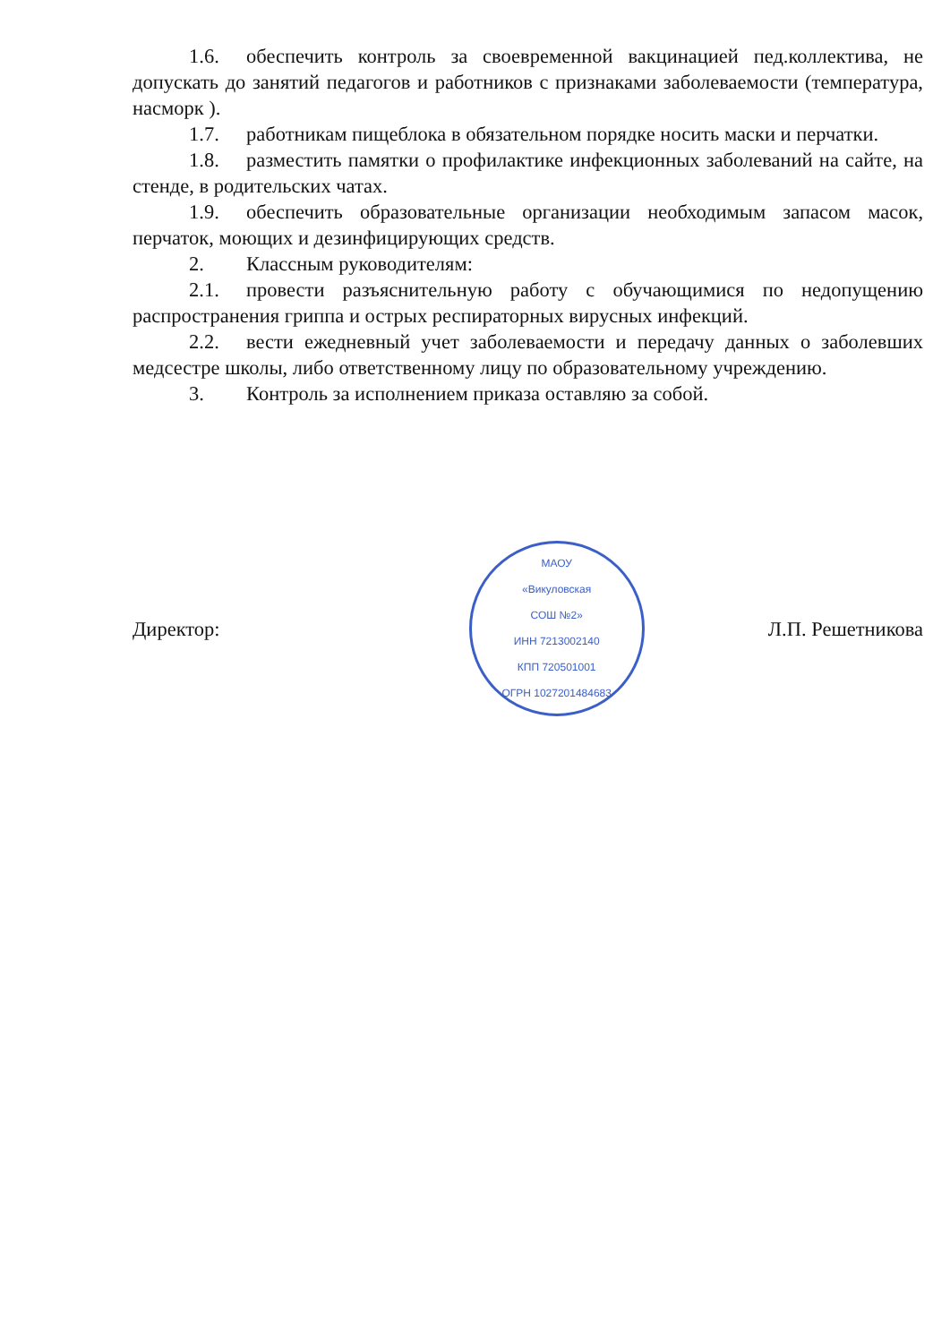1.6. обеспечить контроль за своевременной вакцинацией пед.коллектива, не допускать до занятий педагогов и работников с признаками заболеваемости (температура, насморк ).
1.7. работникам пищеблока в обязательном порядке носить маски и перчатки.
1.8. разместить памятки о профилактике инфекционных заболеваний на сайте, на стенде, в родительских чатах.
1.9. обеспечить образовательные организации необходимым запасом масок, перчаток, моющих и дезинфицирующих средств.
2. Классным руководителям:
2.1. провести разъяснительную работу с обучающимися по недопущению распространения гриппа и острых респираторных вирусных инфекций.
2.2. вести ежедневный учет заболеваемости и передачу данных о заболевших медсестре школы, либо ответственному лицу по образовательному учреждению.
3. Контроль за исполнением приказа оставляю за собой.
Директор:
МАОУ
«Викуловская
СОШ №2»
ИНН 7213002140
КПП 720501001
ОГРН 1027201484683
Л.П. Решетникова